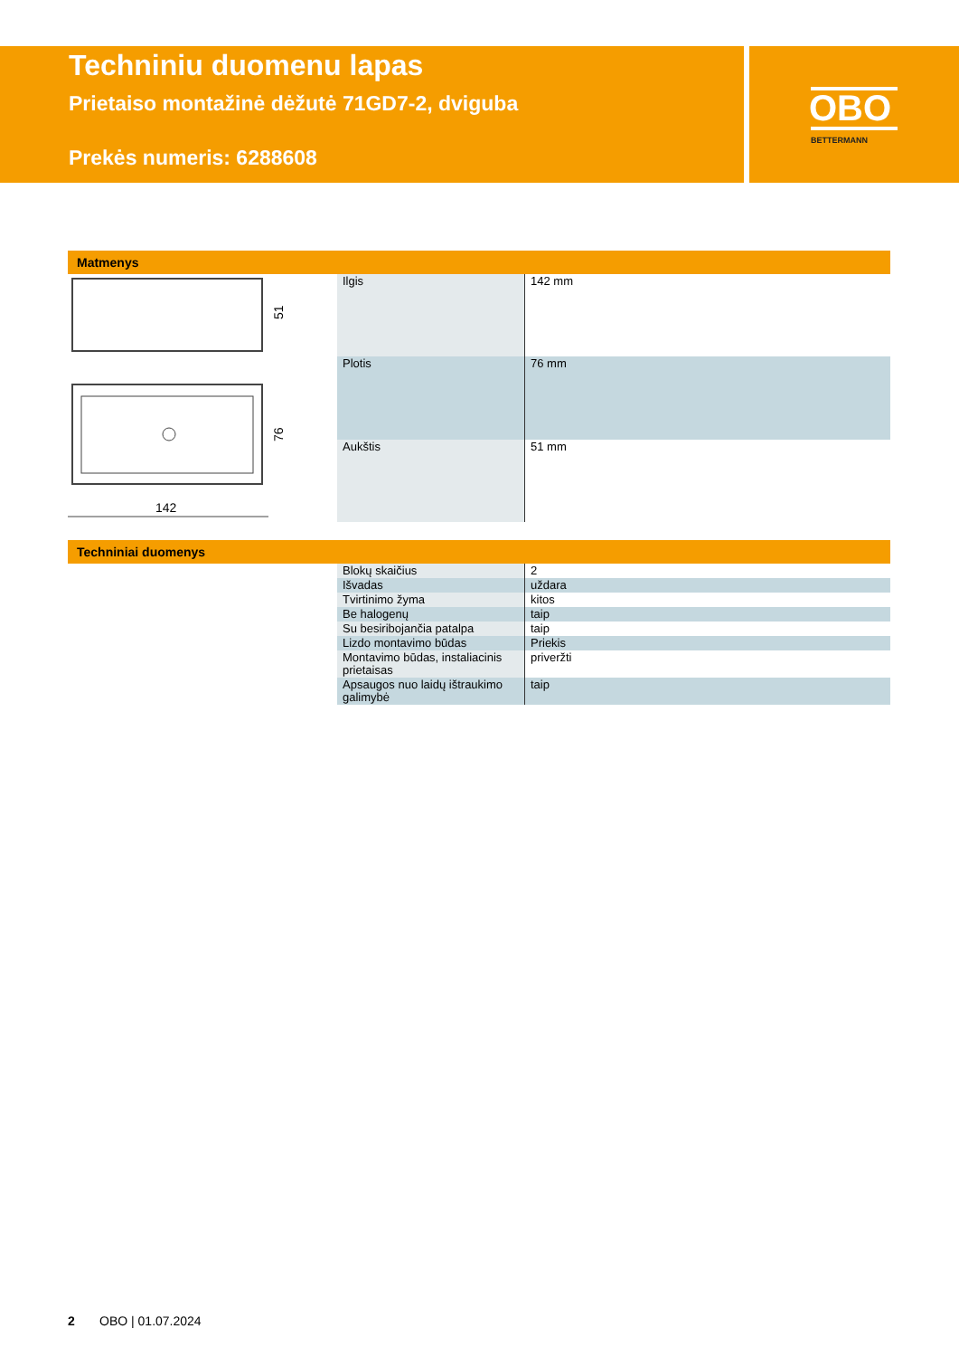OBO
BETTERMANN
Techniniu duomenu lapas
Prietaiso montažinė dėžutė 71GD7-2, dviguba
Prekės numeris: 6288608
Matmenys
51
76
142
| Ilgis | 142 mm |
| Plotis | 76 mm |
| Aukštis | 51 mm |
Techniniai duomenys
| Blokų skaičius | 2 |
| Išvadas | uždara |
| Tvirtinimo žyma | kitos |
| Be halogenų | taip |
| Su besiribojančia patalpa | taip |
| Lizdo montavimo būdas | Priekis |
| Montavimo būdas, instaliacinis prietaisas | priveržti |
| Apsaugos nuo laidų ištraukimo galimybė | taip |
2 OBO | 01.07.2024